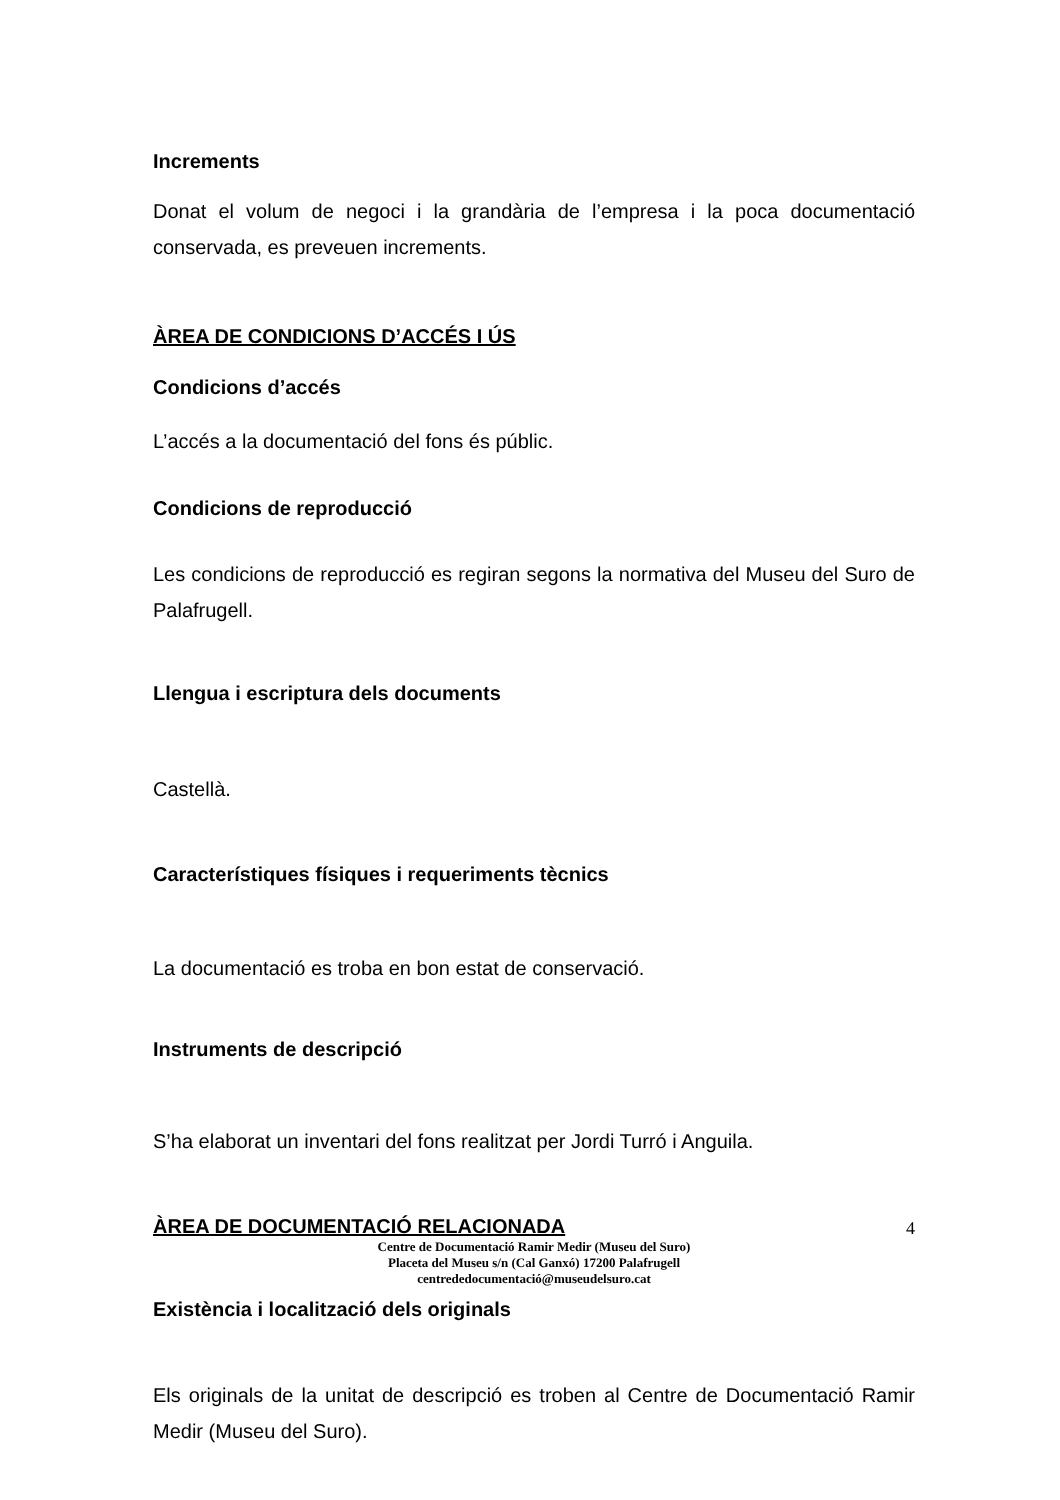Increments
Donat el volum de negoci i la grandària de l’empresa i la poca documentació conservada, es preveuen increments.
ÀREA DE CONDICIONS D’ACCÉS I ÚS
Condicions d’accés
L’accés a la documentació del fons és públic.
Condicions de reproducció
Les condicions de reproducció es regiran segons la normativa del Museu del Suro de Palafrugell.
Llengua i escriptura dels documents
Castellà.
Característiques físiques i requeriments tècnics
La documentació es troba en bon estat de conservació.
Instruments de descripció
S’ha elaborat un inventari del fons realitzat per Jordi Turró i Anguila.
ÀREA DE DOCUMENTACIÓ RELACIONADA
Existència i localització dels originals
Els originals de la unitat de descripció es troben al Centre de Documentació Ramir Medir (Museu del Suro).
4
Centre de Documentació Ramir Medir (Museu del Suro)
Placeta del Museu s/n (Cal Ganxó) 17200 Palafrugell
centrededocumentació@museudelsuro.cat